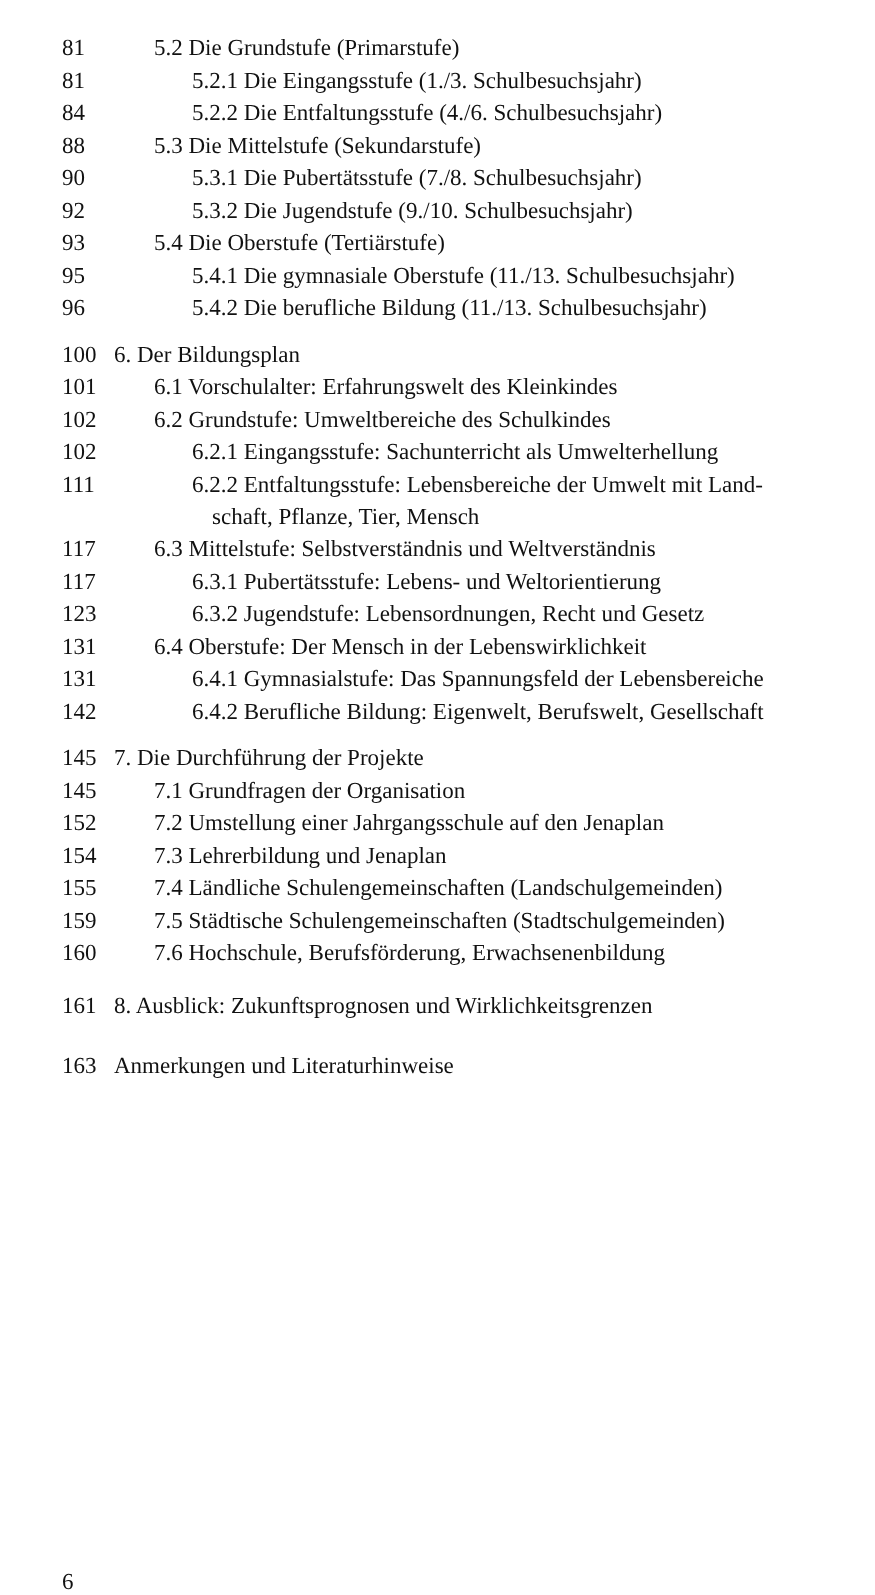81 5.2 Die Grundstufe (Primarstufe)
81 5.2.1 Die Eingangsstufe (1./3. Schulbesuchsjahr)
84 5.2.2 Die Entfaltungsstufe (4./6. Schulbesuchsjahr)
88 5.3 Die Mittelstufe (Sekundarstufe)
90 5.3.1 Die Pubertätsstufe (7./8. Schulbesuchsjahr)
92 5.3.2 Die Jugendstufe (9./10. Schulbesuchsjahr)
93 5.4 Die Oberstufe (Tertiärstufe)
95 5.4.1 Die gymnasiale Oberstufe (11./13. Schulbesuchsjahr)
96 5.4.2 Die berufliche Bildung (11./13. Schulbesuchsjahr)
100 6. Der Bildungsplan
101 6.1 Vorschulalter: Erfahrungswelt des Kleinkindes
102 6.2 Grundstufe: Umweltbereiche des Schulkindes
102 6.2.1 Eingangsstufe: Sachunterricht als Umwelterhellung
111 6.2.2 Entfaltungsstufe: Lebensbereiche der Umwelt mit Land-
schaft, Pflanze, Tier, Mensch
117 6.3 Mittelstufe: Selbstverständnis und Weltverständnis
117 6.3.1 Pubertätsstufe: Lebens- und Weltorientierung
123 6.3.2 Jugendstufe: Lebensordnungen, Recht und Gesetz
131 6.4 Oberstufe: Der Mensch in der Lebenswirklichkeit
131 6.4.1 Gymnasialstufe: Das Spannungsfeld der Lebensbereiche
142 6.4.2 Berufliche Bildung: Eigenwelt, Berufswelt, Gesellschaft
145 7. Die Durchführung der Projekte
145 7.1 Grundfragen der Organisation
152 7.2 Umstellung einer Jahrgangsschule auf den Jenaplan
154 7.3 Lehrerbildung und Jenaplan
155 7.4 Ländliche Schulengemeinschaften (Landschulgemeinden)
159 7.5 Städtische Schulengemeinschaften (Stadtschulgemeinden)
160 7.6 Hochschule, Berufsförderung, Erwachsenenbildung
161 8. Ausblick: Zukunftsprognosen und Wirklichkeitsgrenzen
163 Anmerkungen und Literaturhinweise
6